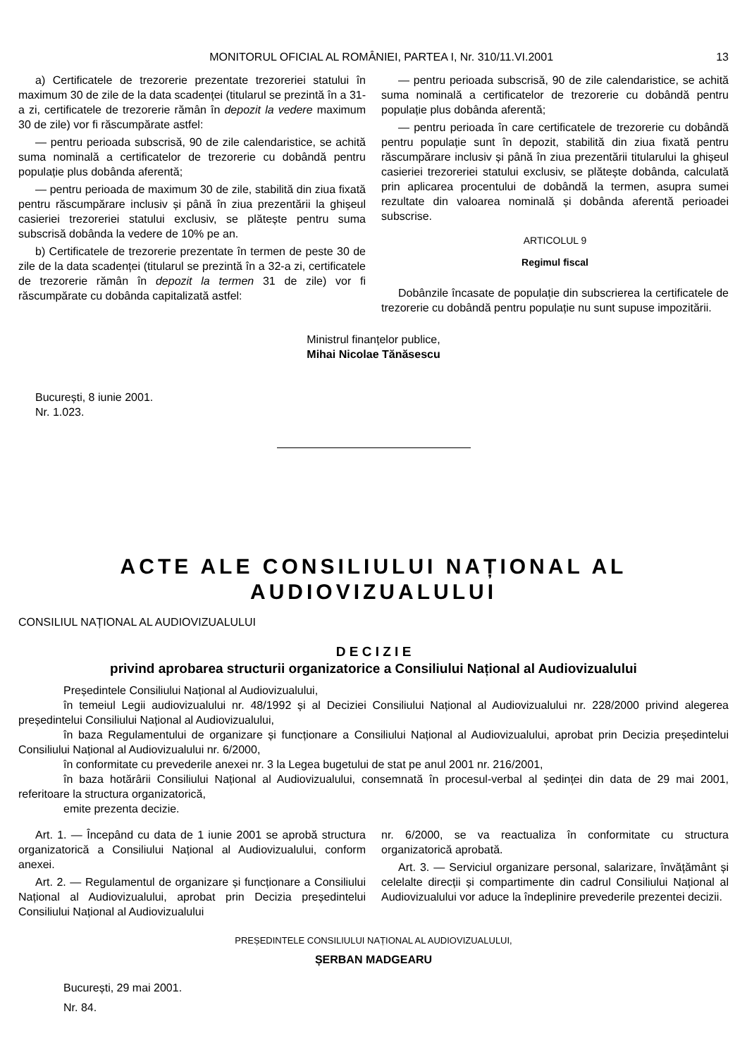MONITORUL OFICIAL AL ROMÂNIEI, PARTEA I, Nr. 310/11.VI.2001 13
a) Certificatele de trezorerie prezentate trezoreriei statului în maximum 30 de zile de la data scadenței (titularul se prezintă în a 31-a zi, certificatele de trezorerie rămân în depozit la vedere maximum 30 de zile) vor fi răscumpărate astfel:
— pentru perioada subscrisă, 90 de zile calendaristice, se achită suma nominală a certificatelor de trezorerie cu dobândă pentru populație plus dobânda aferentă;
— pentru perioada de maximum 30 de zile, stabilită din ziua fixată pentru răscumpărare inclusiv și până în ziua prezentării la ghișeul casieriei trezoreriei statului exclusiv, se plătește pentru suma subscrisă dobânda la vedere de 10% pe an.
b) Certificatele de trezorerie prezentate în termen de peste 30 de zile de la data scadenței (titularul se prezintă în a 32-a zi, certificatele de trezorerie rămân în depozit la termen 31 de zile) vor fi răscumpărate cu dobânda capitalizată astfel:
— pentru perioada subscrisă, 90 de zile calendaristice, se achită suma nominală a certificatelor de trezorerie cu dobândă pentru populație plus dobânda aferentă;
— pentru perioada în care certificatele de trezorerie cu dobândă pentru populație sunt în depozit, stabilită din ziua fixată pentru răscumpărare inclusiv și până în ziua prezentării titularului la ghișeul casieriei trezoreriei statului exclusiv, se plătește dobânda, calculată prin aplicarea procentului de dobândă la termen, asupra sumei rezultate din valoarea nominală și dobânda aferentă perioadei subscrise.
ARTICOLUL 9
Regimul fiscal
Dobânzile încasate de populație din subscrierea la certificatele de trezorerie cu dobândă pentru populație nu sunt supuse impozitării.
Ministrul finanțelor publice,
Mihai Nicolae Tănăsescu
București, 8 iunie 2001.
Nr. 1.023.
ACTE ALE CONSILIULUI NAȚIONAL AL AUDIOVIZUALULUI
CONSILIUL NAȚIONAL AL AUDIOVIZUALULUI
D E C I Z I E
privind aprobarea structurii organizatorice a Consiliului Național al Audiovizualului
Președintele Consiliului Național al Audiovizualului,
în temeiul Legii audiovizualului nr. 48/1992 și al Deciziei Consiliului Național al Audiovizualului nr. 228/2000 privind alegerea președintelui Consiliului Național al Audiovizualului,
în baza Regulamentului de organizare și funcționare a Consiliului Național al Audiovizualului, aprobat prin Decizia președintelui Consiliului Național al Audiovizualului nr. 6/2000,
în conformitate cu prevederile anexei nr. 3 la Legea bugetului de stat pe anul 2001 nr. 216/2001,
în baza hotărârii Consiliului Național al Audiovizualului, consemnată în procesul-verbal al ședinței din data de 29 mai 2001, referitoare la structura organizatorică,
emite prezenta decizie.
Art. 1. — Începând cu data de 1 iunie 2001 se aprobă structura organizatorică a Consiliului Național al Audiovizualului, conform anexei.
Art. 2. — Regulamentul de organizare și funcționare a Consiliului Național al Audiovizualului, aprobat prin Decizia președintelui Consiliului Național al Audiovizualului
nr. 6/2000, se va reactualiza în conformitate cu structura organizatorică aprobată.
Art. 3. — Serviciul organizare personal, salarizare, învățământ și celelalte direcții și compartimente din cadrul Consiliului Național al Audiovizualului vor aduce la îndeplinire prevederile prezentei decizii.
PREȘEDINTELE CONSILIULUI NAȚIONAL AL AUDIOVIZUALULUI,
ȘERBAN MADGEARU
București, 29 mai 2001.
Nr. 84.